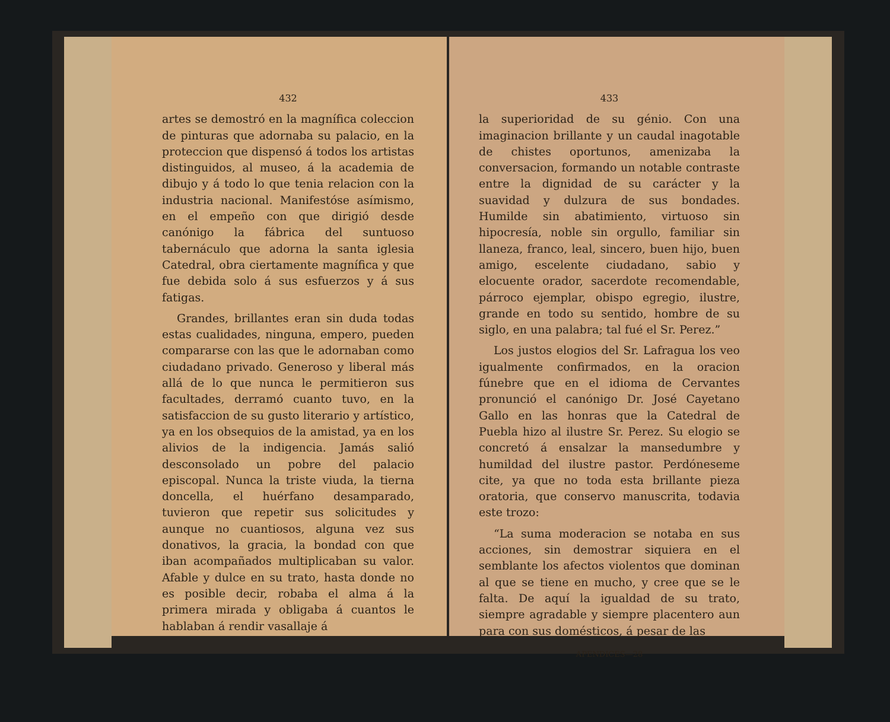432
artes se demostró en la magnífica coleccion de pinturas que adornaba su palacio, en la proteccion que dispensó á todos los artistas distinguidos, al museo, á la academia de dibujo y á todo lo que tenia relacion con la industria nacional. Manifestóse asímismo, en el empeño con que dirigió desde canónigo la fábrica del suntuoso tabernáculo que adorna la santa iglesia Catedral, obra ciertamente magnífica y que fue debida solo á sus esfuerzos y á sus fatigas.
Grandes, brillantes eran sin duda todas estas cualidades, ninguna, empero, pueden compararse con las que le adornaban como ciudadano privado. Generoso y liberal más allá de lo que nunca le permitieron sus facultades, derramó cuanto tuvo, en la satisfaccion de su gusto literario y artístico, ya en los obsequios de la amistad, ya en los alivios de la indigencia. Jamás salió desconsolado un pobre del palacio episcopal. Nunca la triste viuda, la tierna doncella, el huérfano desamparado, tuvieron que repetir sus solicitudes y aunque no cuantiosos, alguna vez sus donativos, la gracia, la bondad con que iban acompañados multiplicaban su valor. Afable y dulce en su trato, hasta donde no es posible decir, robaba el alma á la primera mirada y obligaba á cuantos le hablaban á rendir vasallaje á
433
la superioridad de su génio. Con una imaginacion brillante y un caudal inagotable de chistes oportunos, amenizaba la conversacion, formando un notable contraste entre la dignidad de su carácter y la suavidad y dulzura de sus bondades. Humilde sin abatimiento, virtuoso sin hipocresía, noble sin orgullo, familiar sin llaneza, franco, leal, sincero, buen hijo, buen amigo, escelente ciudadano, sabio y elocuente orador, sacerdote recomendable, párroco ejemplar, obispo egregio, ilustre, grande en todo su sentido, hombre de su siglo, en una palabra; tal fué el Sr. Perez.”
Los justos elogios del Sr. Lafragua los veo igualmente confirmados, en la oracion fúnebre que en el idioma de Cervantes pronunció el canónigo Dr. José Cayetano Gallo en las honras que la Catedral de Puebla hizo al ilustre Sr. Perez. Su elogio se concretó á ensalzar la mansedumbre y humildad del ilustre pastor. Perdóneseme cite, ya que no toda esta brillante pieza oratoria, que conservo manuscrita, todavia este trozo:
“La suma moderacion se notaba en sus acciones, sin demostrar siquiera en el semblante los afectos violentos que dominan al que se tiene en mucho, y cree que se le falta. De aquí la igualdad de su trato, siempre agradable y siempre placentero aun para con sus domésticos, á pesar de las
APENDICES—28